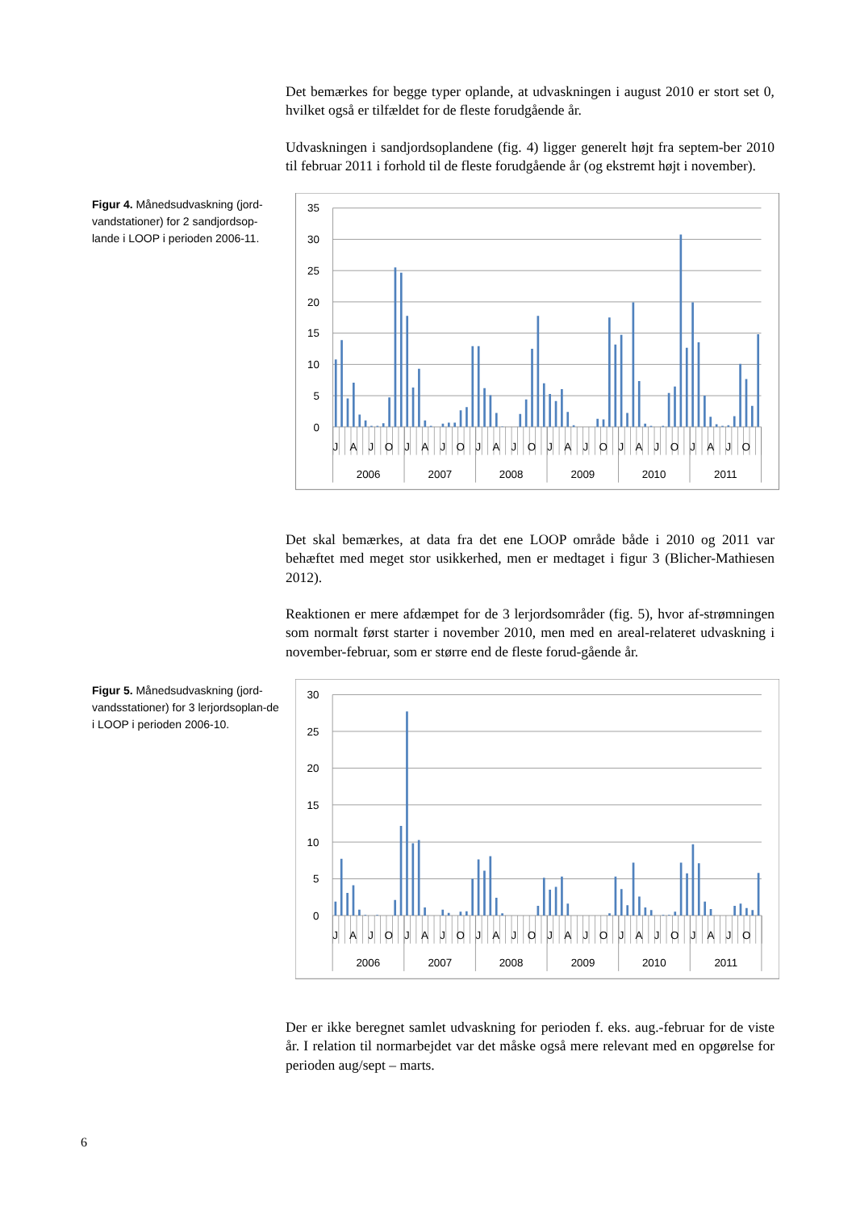Det bemærkes for begge typer oplande, at udvaskningen i august 2010 er stort set 0, hvilket også er tilfældet for de fleste forudgående år.
Udvaskningen i sandjordsoplandene (fig. 4) ligger generelt højt fra septem-ber 2010 til februar 2011 i forhold til de fleste forudgående år (og ekstremt højt i november).
Figur 4. Månedsudvaskning (jord-vandstationer) for 2 sandjordsop-lande i LOOP i perioden 2006-11.
35
30
25
20
15
10
5
0
J
A
J
O
J
A
J
O
J
A
J
O
J
A
J
O
J
A
J
O
J
A
J
O
2006
2007
2008
2009
2010
2011
Det skal bemærkes, at data fra det ene LOOP område både i 2010 og 2011 var behæftet med meget stor usikkerhed, men er medtaget i figur 3 (Blicher-Mathiesen 2012).
Reaktionen er mere afdæmpet for de 3 lerjordsområder (fig. 5), hvor af-strømningen som normalt først starter i november 2010, men med en areal-relateret udvaskning i november-februar, som er større end de fleste forud-gående år.
Figur 5. Månedsudvaskning (jord-vandsstationer) for 3 lerjordsoplan-de i LOOP i perioden 2006-10.
30
25
20
15
10
5
0
J
A
J
O
J
A
J
O
J
A
J
O
J
A
J
O
J
A
J
O
J
A
J
O
2006
2007
2008
2009
2010
2011
Der er ikke beregnet samlet udvaskning for perioden f. eks. aug.-februar for de viste år. I relation til normarbejdet var det måske også mere relevant med en opgørelse for perioden aug/sept – marts.
6